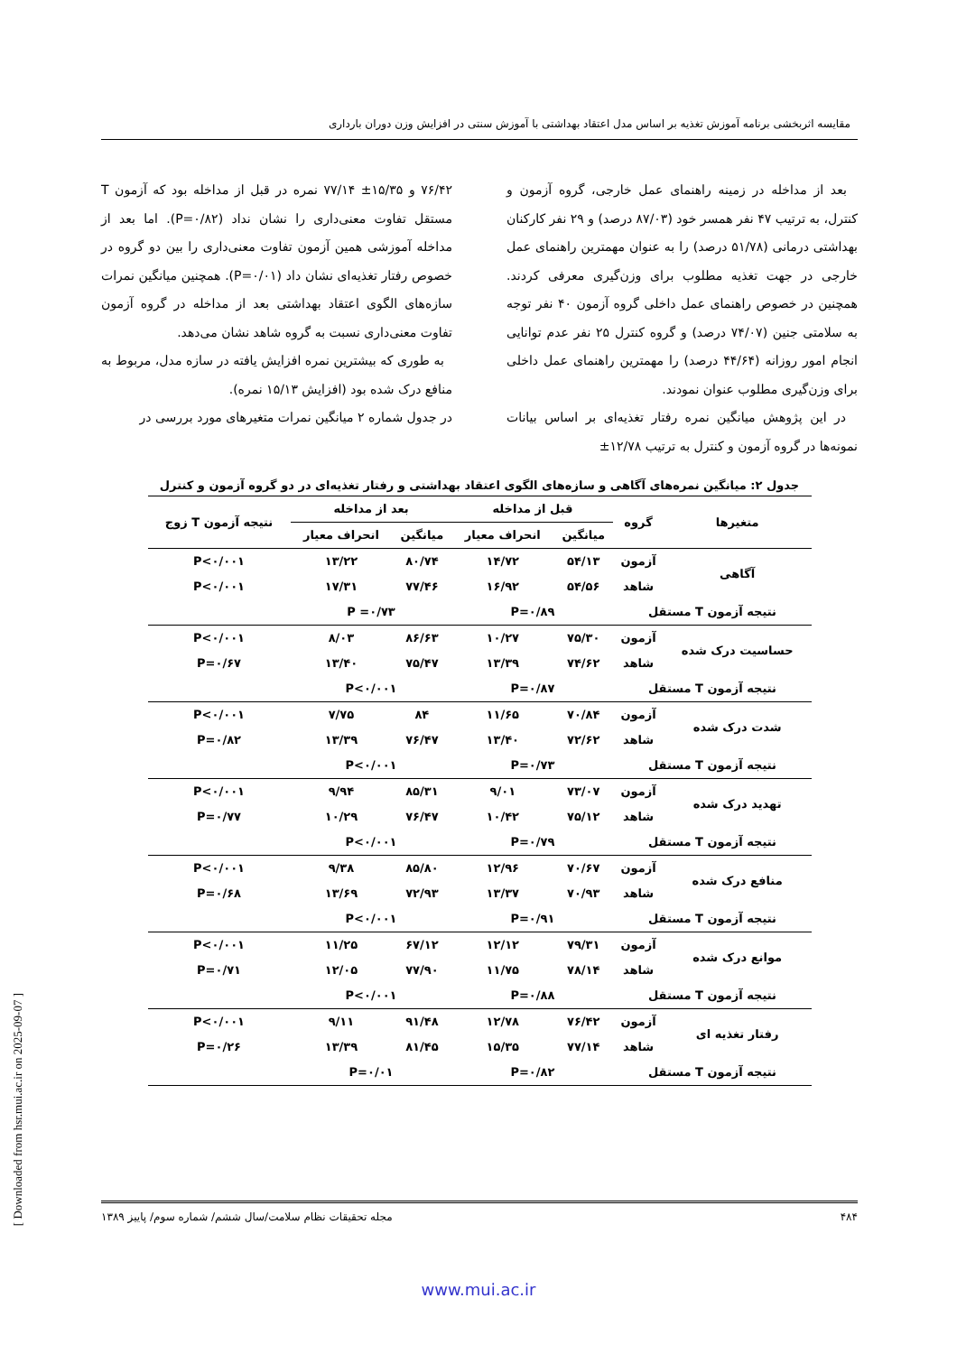مقایسه اثربخشی برنامه آموزش تغذیه بر اساس مدل اعتقاد بهداشتی با آموزش سنتی در افزایش وزن دوران بارداری
بعد از مداخله در زمینه راهنمای عمل خارجی، گروه آزمون و کنترل، به ترتیب ۴۷ نفر همسر خود (۸۷/۰۳ درصد) و ۲۹ نفر کارکنان بهداشتی درمانی (۵۱/۷۸ درصد) را به عنوان مهمترین راهنمای عمل خارجی در جهت تغذیه مطلوب برای وزن‌گیری معرفی کردند. همچنین در خصوص راهنمای عمل داخلی گروه آزمون ۴۰ نفر توجه به سلامتی جنین (۷۴/۰۷ درصد) و گروه کنترل ۲۵ نفر عدم توانایی انجام امور روزانه (۴۴/۶۴ درصد) را مهمترین راهنمای عمل داخلی برای وزن‌گیری مطلوب عنوان نمودند.
در این پژوهش میانگین نمره رفتار تغذیه‌ای بر اساس بیانات نمونه‌ها در گروه آزمون و کنترل به ترتیب ۱۲/۷۸±
۷۶/۴۲ و ۱۵/۳۵± ۷۷/۱۴ نمره در قبل از مداخله بود که آزمون T مستقل تفاوت معنی‌داری را نشان نداد (P=۰/۸۲). اما بعد از مداخله آموزشی همین آزمون تفاوت معنی‌داری را بین دو گروه در خصوص رفتار تغذیه‌ای نشان داد (P=۰/۰۱). همچنین میانگین نمرات سازه‌های الگوی اعتقاد بهداشتی بعد از مداخله در گروه آزمون تفاوت معنی‌داری نسبت به گروه شاهد نشان می‌دهد.
به طوری که بیشترین نمره افزایش یافته در سازه مدل، مربوط به منافع درک شده بود (افزایش ۱۵/۱۳ نمره).
در جدول شماره ۲ میانگین نمرات متغیرهای مورد بررسی در
جدول ۲: میانگین نمره‌های آگاهی و سازه‌های الگوی اعتقاد بهداشتی و رفتار تغذیه‌ای در دو گروه آزمون و کنترل
| متغیرها | گروه | قبل از مداخله | | بعد از مداخله | | نتیجه آزمون T زوج |
| --- | --- | --- | --- | --- | --- | --- |
| | | میانگین | انحراف معیار | میانگین | انحراف معیار | |
| آگاهی | آزمون | ۵۴/۱۳ | ۱۴/۷۲ | ۸۰/۷۴ | ۱۳/۲۲ | P<۰/۰۰۱ |
| | شاهد | ۵۴/۵۶ | ۱۶/۹۲ | ۷۷/۴۶ | ۱۷/۳۱ | P<۰/۰۰۱ |
| نتیجه آزمون T مستقل | | P=۰/۸۹ | | P =۰/۷۳ | | |
| حساسیت درک شده | آزمون | ۷۵/۳۰ | ۱۰/۲۷ | ۸۶/۶۳ | ۸/۰۳ | P<۰/۰۰۱ |
| | شاهد | ۷۴/۶۲ | ۱۳/۳۹ | ۷۵/۴۷ | ۱۳/۴۰ | P=۰/۶۷ |
| نتیجه آزمون T مستقل | | P=۰/۸۷ | | P<۰/۰۰۱ | | |
| شدت درک شده | آزمون | ۷۰/۸۴ | ۱۱/۶۵ | ۸۴ | ۷/۷۵ | P<۰/۰۰۱ |
| | شاهد | ۷۲/۶۲ | ۱۳/۴۰ | ۷۶/۴۷ | ۱۳/۳۹ | P=۰/۸۲ |
| نتیجه آزمون T مستقل | | P=۰/۷۳ | | P<۰/۰۰۱ | | |
| تهدید درک شده | آزمون | ۷۳/۰۷ | ۹/۰۱ | ۸۵/۳۱ | ۹/۹۴ | P<۰/۰۰۱ |
| | شاهد | ۷۵/۱۲ | ۱۰/۴۲ | ۷۶/۴۷ | ۱۰/۲۹ | P=۰/۷۷ |
| نتیجه آزمون T مستقل | | P=۰/۷۹ | | P<۰/۰۰۱ | | |
| منافع درک شده | آزمون | ۷۰/۶۷ | ۱۲/۹۶ | ۸۵/۸۰ | ۹/۳۸ | P<۰/۰۰۱ |
| | شاهد | ۷۰/۹۳ | ۱۳/۳۷ | ۷۲/۹۳ | ۱۳/۶۹ | P=۰/۶۸ |
| نتیجه آزمون T مستقل | | P=۰/۹۱ | | P<۰/۰۰۱ | | |
| موانع درک شده | آزمون | ۷۹/۳۱ | ۱۲/۱۲ | ۶۷/۱۲ | ۱۱/۲۵ | P<۰/۰۰۱ |
| | شاهد | ۷۸/۱۴ | ۱۱/۷۵ | ۷۷/۹۰ | ۱۲/۰۵ | P=۰/۷۱ |
| نتیجه آزمون T مستقل | | P=۰/۸۸ | | P<۰/۰۰۱ | | |
| رفتار تغذیه ای | آزمون | ۷۶/۴۲ | ۱۲/۷۸ | ۹۱/۴۸ | ۹/۱۱ | P<۰/۰۰۱ |
| | شاهد | ۷۷/۱۴ | ۱۵/۳۵ | ۸۱/۴۵ | ۱۳/۳۹ | P=۰/۲۶ |
| نتیجه آزمون T مستقل | | P=۰/۸۲ | | P=۰/۰۱ | | |
۴۸۴ مجله تحقیقات نظام سلامت/سال ششم/ شماره سوم/ پاییز ۱۳۸۹
www.mui.ac.ir
[ Downloaded from hsr.mui.ac.ir on 2025-09-07 ]